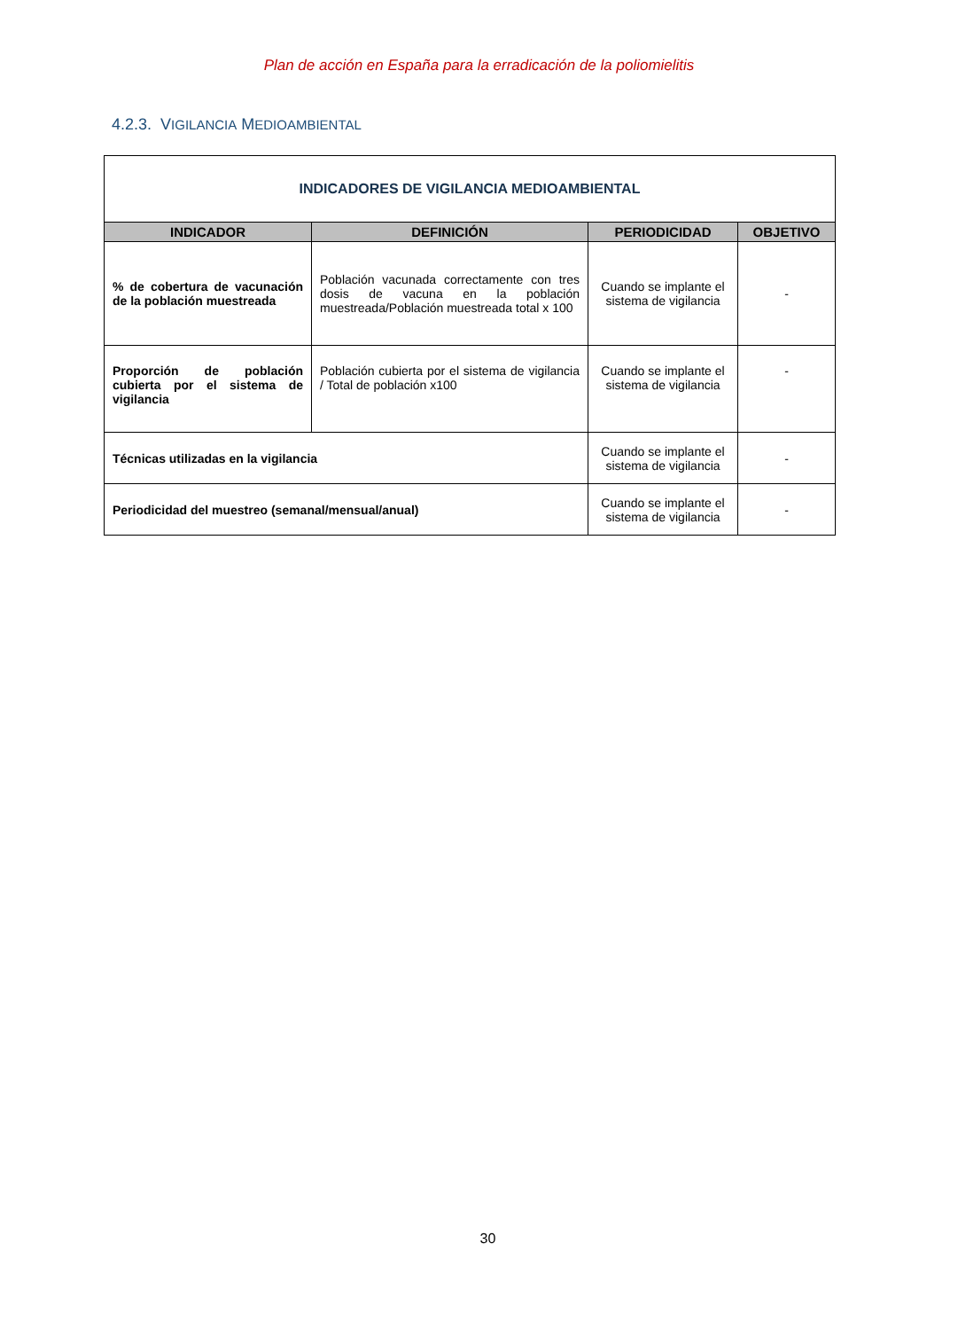Plan de acción en España para la erradicación de la poliomielitis
4.2.3. VIGILANCIA MEDIOAMBIENTAL
| INDICADORES DE VIGILANCIA MEDIOAMBIENTAL | | | |
| INDICADOR | DEFINICIÓN | PERIODICIDAD | OBJETIVO |
| % de cobertura de vacunación de la población muestreada | Población vacunada correctamente con tres dosis de vacuna en la población muestreada/Población muestreada total x 100 | Cuando se implante el sistema de vigilancia | - |
| Proporción de población cubierta por el sistema de vigilancia | Población cubierta por el sistema de vigilancia / Total de población x100 | Cuando se implante el sistema de vigilancia | - |
| Técnicas utilizadas en la vigilancia | | Cuando se implante el sistema de vigilancia | - |
| Periodicidad del muestreo (semanal/mensual/anual) | | Cuando se implante el sistema de vigilancia | - |
30